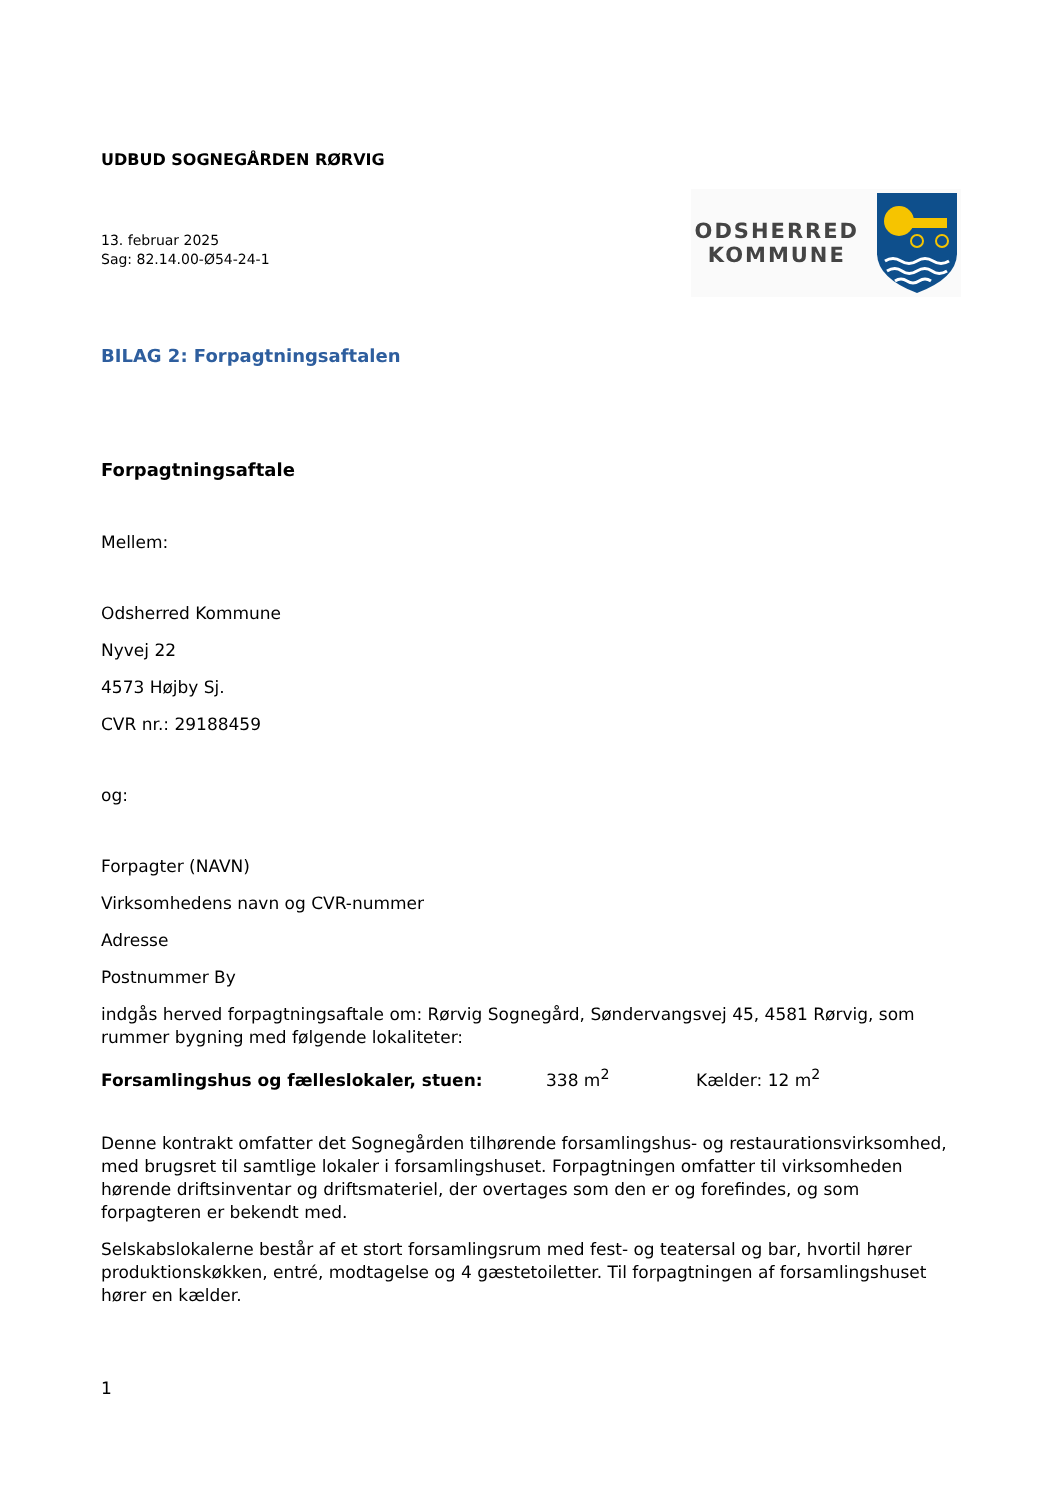UDBUD SOGNEGÅRDEN RØRVIG
13. februar 2025
Sag: 82.14.00-Ø54-24-1
ODSHERRED
KOMMUNE
BILAG 2: Forpagtningsaftalen
Forpagtningsaftale
Mellem:
Odsherred Kommune
Nyvej 22
4573 Højby Sj.
CVR nr.: 29188459
og:
Forpagter (NAVN)
Virksomhedens navn og CVR-nummer
Adresse
Postnummer By
indgås herved forpagtningsaftale om: Rørvig Sognegård, Søndervangsvej 45, 4581 Rørvig, som rummer bygning med følgende lokaliteter:
Forsamlingshus og fælleslokaler, stuen: 338 m<sup>2</sup> Kælder: 12 m<sup>2</sup>
Denne kontrakt omfatter det Sognegården tilhørende forsamlingshus- og restaurationsvirksomhed, med brugsret til samtlige lokaler i forsamlingshuset. Forpagtningen omfatter til virksomheden hørende driftsinventar og driftsmateriel, der overtages som den er og forefindes, og som forpagteren er bekendt med.
Selskabslokalerne består af et stort forsamlingsrum med fest- og teatersal og bar, hvortil hører produktionskøkken, entré, modtagelse og 4 gæstetoiletter. Til forpagtningen af forsamlingshuset hører en kælder.
1